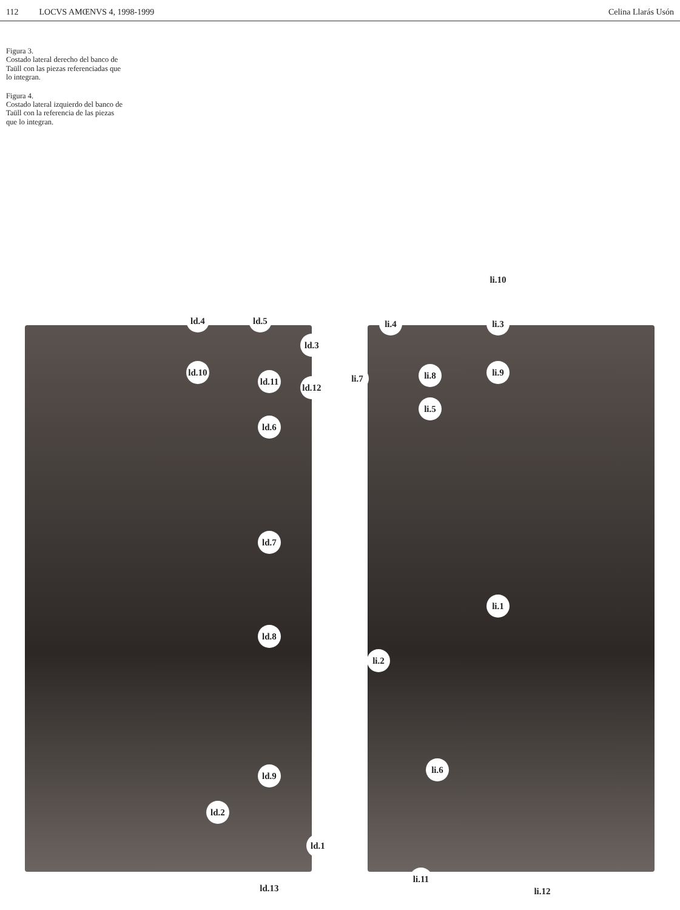112 LOCVS AMŒNVS 4, 1998-1999 Celina Llarás Usón
Figura 3.
Costado lateral derecho del banco de Taüll con las piezas referenciadas que lo integran.
Figura 4.
Costado lateral izquierdo del banco de Taüll con la referencia de las piezas que lo integran.
ld.4 ld.5
ld.3
ld.10
ld.11
ld.12
ld.6
ld.7
ld.8
ld.9
ld.2
ld.1
ld.13
li.10
li.4 li.3
li.7 li.8 li.9
li.5
li.1
li.2
li.6
li.11
li.12